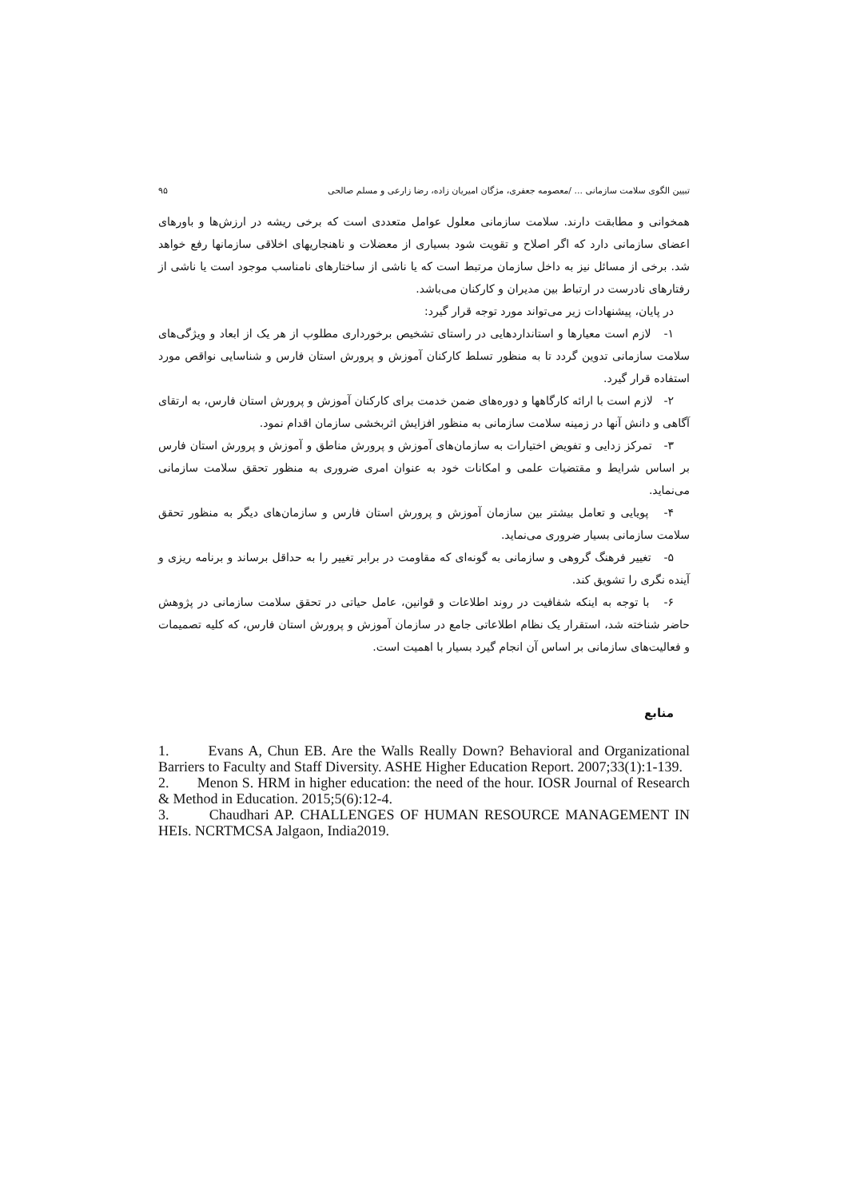تبیین الگوی سلامت سازمانی ... /معصومه جعفری، مژگان امیریان زاده، رضا زارعی و مسلم صالحی ۹۵
همخوانی و مطابقت دارند. سلامت سازمانی معلول عوامل متعددی است که برخی ریشه در ارزش‌ها و باورهای اعضای سازمانی دارد که اگر اصلاح و تقویت شود بسیاری از معضلات و ناهنجاریهای اخلاقی سازمانها رفع خواهد شد. برخی از مسائل نیز به داخل سازمان مرتبط است که یا ناشی از ساختارهای نامناسب موجود است یا ناشی از رفتارهای نادرست در ارتباط بین مدیران و کارکنان می‌باشد.
در پایان، پیشنهادات زیر می‌تواند مورد توجه قرار گیرد:
۱- لازم است معیارها و استانداردهایی در راستای تشخیص برخورداری مطلوب از هر یک از ابعاد و ویژگی‌های سلامت سازمانی تدوین گردد تا به منظور تسلط کارکنان آموزش و پرورش استان فارس و شناسایی نواقص مورد استفاده قرار گیرد.
۲- لازم است با ارائه کارگاهها و دوره‌های ضمن خدمت برای کارکنان آموزش و پرورش استان فارس، به ارتقای آگاهی و دانش آنها در زمینه سلامت سازمانی به منظور افزایش اثربخشی سازمان اقدام نمود.
۳- تمرکز زدایی و تفویض اختیارات به سازمان‌های آموزش و پرورش مناطق و آموزش و پرورش استان فارس بر اساس شرایط و مقتضیات علمی و امکانات خود به عنوان امری ضروری به منظور تحقق سلامت سازمانی می‌نماید.
۴- پویایی و تعامل بیشتر بین سازمان آموزش و پرورش استان فارس و سازمان‌های دیگر به منظور تحقق سلامت سازمانی بسیار ضروری می‌نماید.
۵- تغییر فرهنگ گروهی و سازمانی به گونه‌ای که مقاومت در برابر تغییر را به حداقل برساند و برنامه ریزی و آینده نگری را تشویق کند.
۶- با توجه به اینکه شفافیت در روند اطلاعات و قوانین، عامل حیاتی در تحقق سلامت سازمانی در پژوهش حاضر شناخته شد، استقرار یک نظام اطلاعاتی جامع در سازمان آموزش و پرورش استان فارس، که کلیه تصمیمات و فعالیت‌های سازمانی بر اساس آن انجام گیرد بسیار با اهمیت است.
منابع
1. Evans A, Chun EB. Are the Walls Really Down? Behavioral and Organizational Barriers to Faculty and Staff Diversity. ASHE Higher Education Report. 2007;33(1):1-139.
2. Menon S. HRM in higher education: the need of the hour. IOSR Journal of Research & Method in Education. 2015;5(6):12-4.
3. Chaudhari AP. CHALLENGES OF HUMAN RESOURCE MANAGEMENT IN HEIs. NCRTMCSA Jalgaon, India2019.